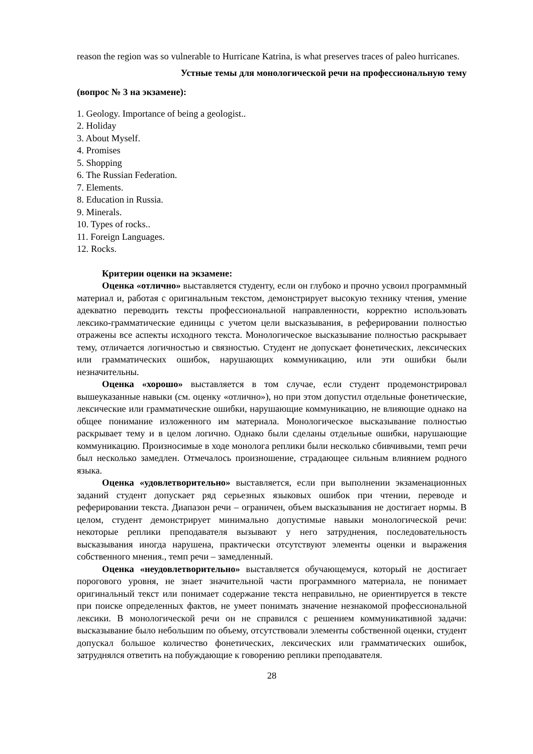reason the region was so vulnerable to Hurricane Katrina, is what preserves traces of paleo hurricanes.
Устные темы для монологической речи на профессиональную тему
(вопрос № 3 на экзамене):
1. Geology. Importance of being a geologist..
2. Holiday
3. About Myself.
4. Promises
5. Shopping
6. The Russian Federation.
7. Elements.
8. Education in Russia.
9. Minerals.
10. Types of rocks..
11. Foreign Languages.
12. Rocks.
Критерии оценки на экзамене:
Оценка «отлично» выставляется студенту, если он глубоко и прочно усвоил программный материал и, работая с оригинальным текстом, демонстрирует высокую технику чтения, умение адекватно переводить тексты профессиональной направленности, корректно использовать лексико-грамматические единицы с учетом цели высказывания, в реферировании полностью отражены все аспекты исходного текста. Монологическое высказывание полностью раскрывает тему, отличается логичностью и связностью. Студент не допускает фонетических, лексических или грамматических ошибок, нарушающих коммуникацию, или эти ошибки были незначительны.
Оценка «хорошо» выставляется в том случае, если студент продемонстрировал вышеуказанные навыки (см. оценку «отлично»), но при этом допустил отдельные фонетические, лексические или грамматические ошибки, нарушающие коммуникацию, не влияющие однако на общее понимание изложенного им материала. Монологическое высказывание полностью раскрывает тему и в целом логично. Однако были сделаны отдельные ошибки, нарушающие коммуникацию. Произносимые в ходе монолога реплики были несколько сбивчивыми, темп речи был несколько замедлен. Отмечалось произношение, страдающее сильным влиянием родного языка.
Оценка «удовлетворительно» выставляется, если при выполнении экзаменационных заданий студент допускает ряд серьезных языковых ошибок при чтении, переводе и реферировании текста. Диапазон речи – ограничен, объем высказывания не достигает нормы. В целом, студент демонстрирует минимально допустимые навыки монологической речи: некоторые реплики преподавателя вызывают у него затруднения, последовательность высказывания иногда нарушена, практически отсутствуют элементы оценки и выражения собственного мнения., темп речи – замедленный.
Оценка «неудовлетворительно» выставляется обучающемуся, который не достигает порогового уровня, не знает значительной части программного материала, не понимает оригинальный текст или понимает содержание текста неправильно, не ориентируется в тексте при поиске определенных фактов, не умеет понимать значение незнакомой профессиональной лексики. В монологической речи он не справился с решением коммуникативной задачи: высказывание было небольшим по объему, отсутствовали элементы собственной оценки, студент допускал большое количество фонетических, лексических или грамматических ошибок, затруднялся ответить на побуждающие к говорению реплики преподавателя.
28